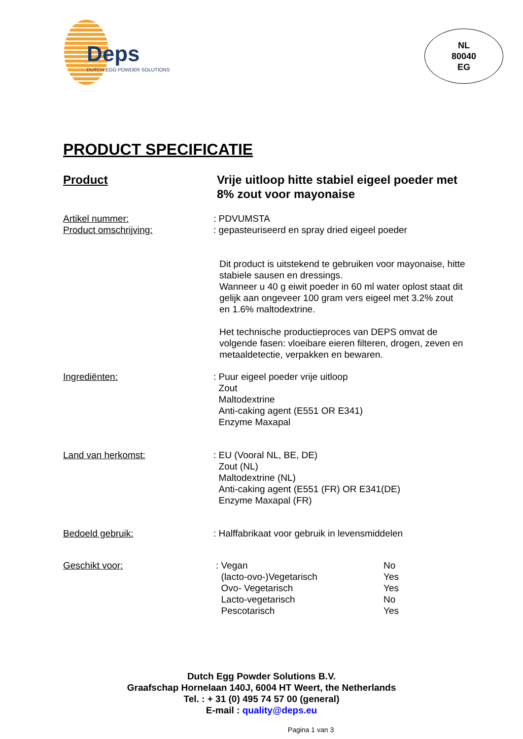Deps
DUTCH EGG POWDER SOLUTIONS
NL
80040
EG
PRODUCT SPECIFICATIE
Product Vrije uitloop hitte stabiel eigeel poeder met 8% zout voor mayonaise
Artikel nummer: : PDVUMSTA
Product omschrijving: : gepasteuriseerd en spray dried eigeel poeder
Dit product is uitstekend te gebruiken voor mayonaise, hitte stabiele sausen en dressings.
Wanneer u 40 g eiwit poeder in 60 ml water oplost staat dit gelijk aan ongeveer 100 gram vers eigeel met 3.2% zout en 1.6% maltodextrine.
Het technische productieproces van DEPS omvat de volgende fasen: vloeibare eieren filteren, drogen, zeven en metaaldetectie, verpakken en bewaren.
Ingrediënten: : Puur eigeel poeder vrije uitloop
Zout
Maltodextrine
Anti-caking agent (E551 OR E341)
Enzyme Maxapal
Land van herkomst: : EU (Vooral NL, BE, DE)
Zout (NL)
Maltodextrine (NL)
Anti-caking agent (E551 (FR) OR E341(DE)
Enzyme Maxapal (FR)
Bedoeld gebruik: : Halffabrikaat voor gebruik in levensmiddelen
Geschikt voor:
| : Vegan | No |
| (lacto-ovo-)Vegetarisch | Yes |
| Ovo- Vegetarisch | Yes |
| Lacto-vegetarisch | No |
| Pescotarisch | Yes |
Dutch Egg Powder Solutions B.V.
Graafschap Hornelaan 140J, 6004 HT Weert, the Netherlands
Tel. : + 31 (0) 495 74 57 00 (general)
E-mail : quality@deps.eu
Pagina 1 van 3